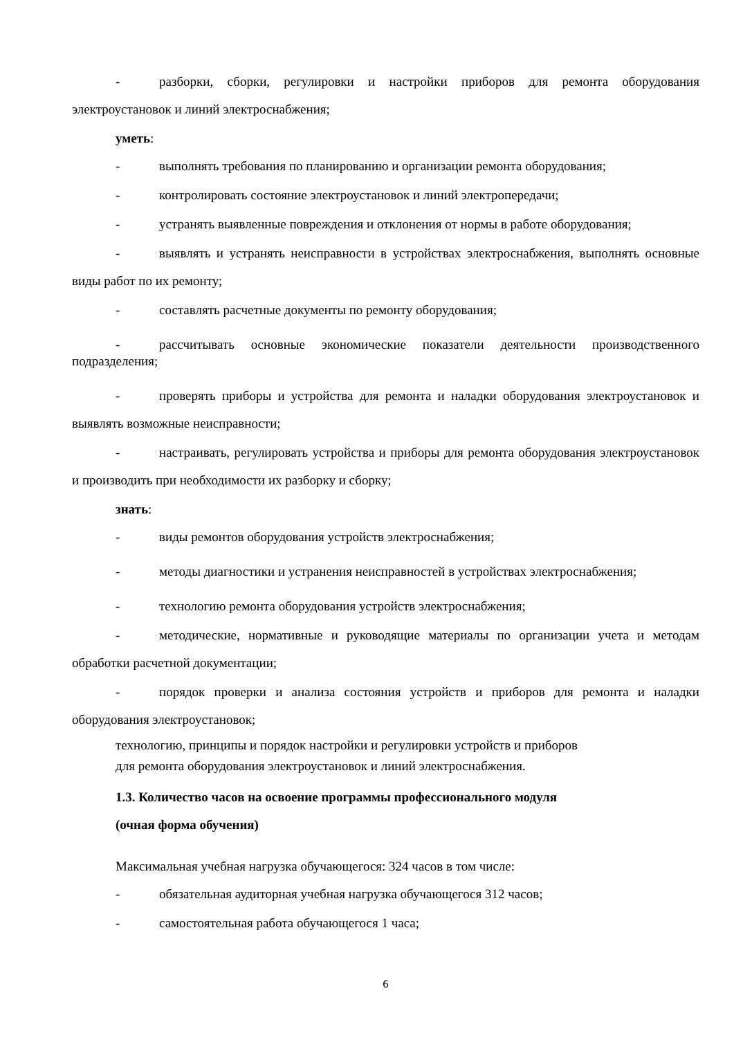- разборки, сборки, регулировки и настройки приборов для ремонта оборудования электроустановок и линий электроснабжения;
уметь:
- выполнять требования по планированию и организации ремонта оборудования;
- контролировать состояние электроустановок и линий электропередачи;
- устранять выявленные повреждения и отклонения от нормы в работе оборудования;
- выявлять и устранять неисправности в устройствах электроснабжения, выполнять основные виды работ по их ремонту;
- составлять расчетные документы по ремонту оборудования;
- рассчитывать основные экономические показатели деятельности производственного подразделения;
- проверять приборы и устройства для ремонта и наладки оборудования электроустановок и выявлять возможные неисправности;
- настраивать, регулировать устройства и приборы для ремонта оборудования электроустановок и производить при необходимости их разборку и сборку;
знать:
- виды ремонтов оборудования устройств электроснабжения;
- методы диагностики и устранения неисправностей в устройствах электроснабжения;
- технологию ремонта оборудования устройств электроснабжения;
- методические, нормативные и руководящие материалы по организации учета и методам обработки расчетной документации;
- порядок проверки и анализа состояния устройств и приборов для ремонта и наладки оборудования электроустановок;
технологию, принципы и порядок настройки и регулировки устройств и приборов
для ремонта оборудования электроустановок и линий электроснабжения.
1.3. Количество часов на освоение программы профессионального модуля
(очная форма обучения)
Максимальная учебная нагрузка обучающегося: 324 часов в том числе:
- обязательная аудиторная учебная нагрузка обучающегося 312 часов;
- самостоятельная работа обучающегося 1 часа;
6